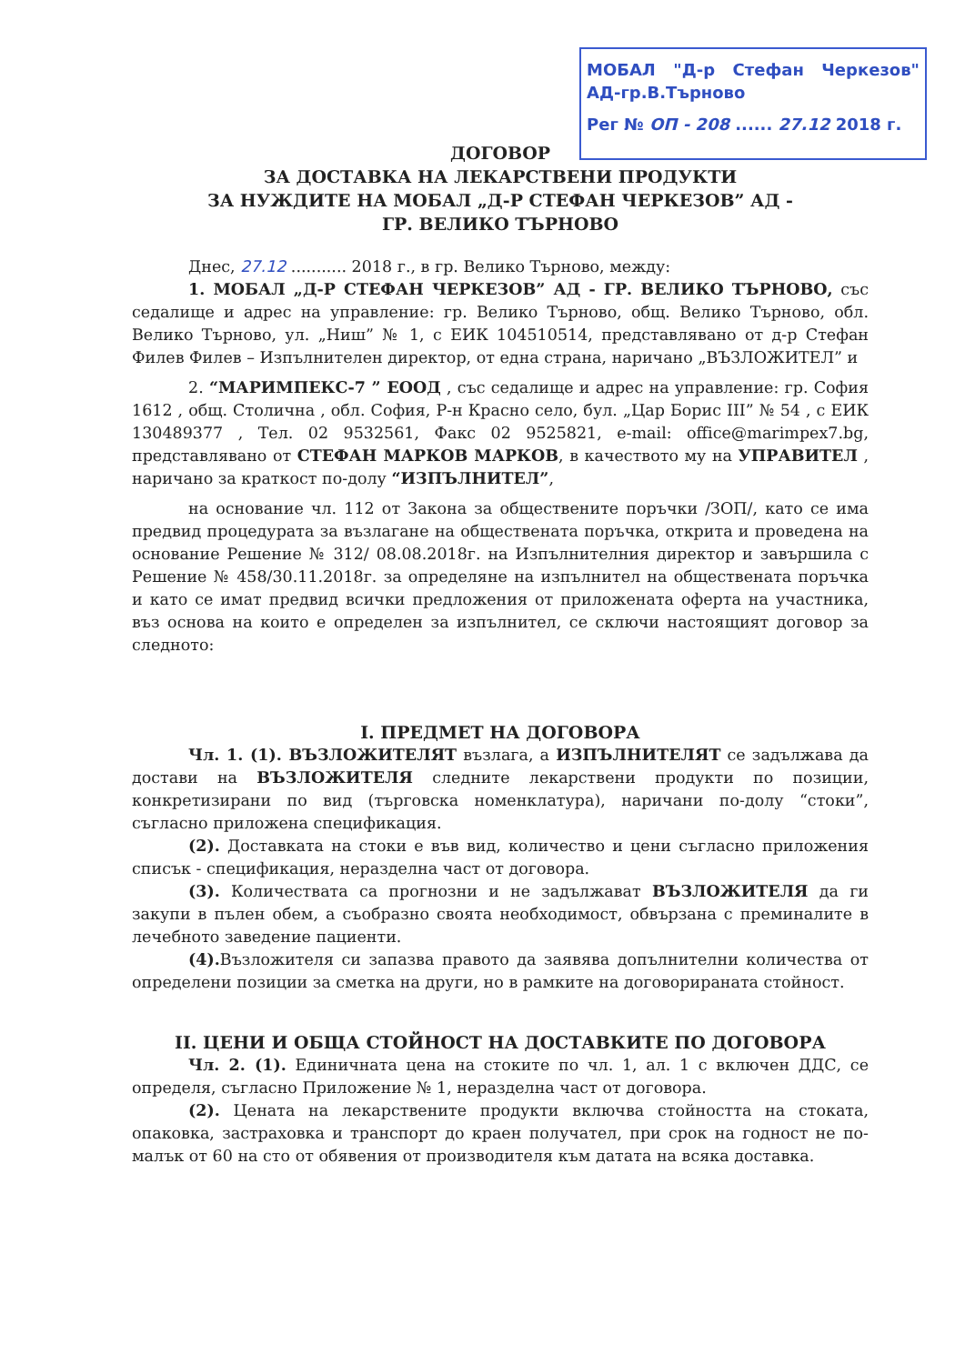МОБАЛ "Д-р Стефан Черкезов" АД-гр.В.Търново
Рег № ОП - 208 ...... 27.12 2018 г.
ДОГОВОР
ЗА ДОСТАВКА НА ЛЕКАРСТВЕНИ ПРОДУКТИ
ЗА НУЖДИТЕ НА МОБАЛ „Д-Р СТЕФАН ЧЕРКЕЗОВ” АД -
ГР. ВЕЛИКО ТЪРНОВО
Днес, 27.12 ........... 2018 г., в гр. Велико Търново, между:
1. МОБАЛ „Д-Р СТЕФАН ЧЕРКЕЗОВ” АД - ГР. ВЕЛИКО ТЪРНОВО, със седалище и адрес на управление: гр. Велико Търново, общ. Велико Търново, обл. Велико Търново, ул. „Ниш” № 1, с ЕИК 104510514, представлявано от д-р Стефан Филев Филев – Изпълнителен директор, от една страна, наричано „ВЪЗЛОЖИТЕЛ” и
2. “МАРИМПЕКС-7 ” ЕООД , със седалище и адрес на управление: гр. София 1612 , общ. Столична , обл. София, Р-н Красно село, бул. „Цар Борис III” № 54 , с ЕИК 130489377 , Тел. 02 9532561, Факс 02 9525821, e-mail: office@marimpex7.bg, представлявано от СТЕФАН МАРКОВ МАРКОВ, в качеството му на УПРАВИТЕЛ , наричано за краткост по-долу “ИЗПЪЛНИТЕЛ”,
на основание чл. 112 от Закона за обществените поръчки /ЗОП/, като се има предвид процедурата за възлагане на обществената поръчка, открита и проведена на основание Решение № 312/ 08.08.2018г. на Изпълнителния директор и завършила с Решение № 458/30.11.2018г. за определяне на изпълнител на обществената поръчка и като се имат предвид всички предложения от приложената оферта на участника, въз основа на които е определен за изпълнител, се сключи настоящият договор за следното:
I. ПРЕДМЕТ НА ДОГОВОРА
Чл. 1. (1). ВЪЗЛОЖИТЕЛЯТ възлага, а ИЗПЪЛНИТЕЛЯТ се задължава да достави на ВЪЗЛОЖИТЕЛЯ следните лекарствени продукти по позиции, конкретизирани по вид (търговска номенклатура), наричани по-долу “стоки”, съгласно приложена спецификация.
(2). Доставката на стоки е във вид, количество и цени съгласно приложения списък - спецификация, неразделна част от договора.
(3). Количествата са прогнозни и не задължават ВЪЗЛОЖИТЕЛЯ да ги закупи в пълен обем, а съобразно своята необходимост, обвързана с преминалите в лечебното заведение пациенти.
(4). Възложителя си запазва правото да заявява допълнителни количества от определени позиции за сметка на други, но в рамките на договорираната стойност.
II. ЦЕНИ И ОБЩА СТОЙНОСТ НА ДОСТАВКИТЕ ПО ДОГОВОРА
Чл. 2. (1). Единичната цена на стоките по чл. 1, ал. 1 с включен ДДС, се определя, съгласно Приложение № 1, неразделна част от договора.
(2). Цената на лекарствените продукти включва стойността на стоката, опаковка, застраховка и транспорт до краен получател, при срок на годност не по-малък от 60 на сто от обявения от производителя към датата на всяка доставка.